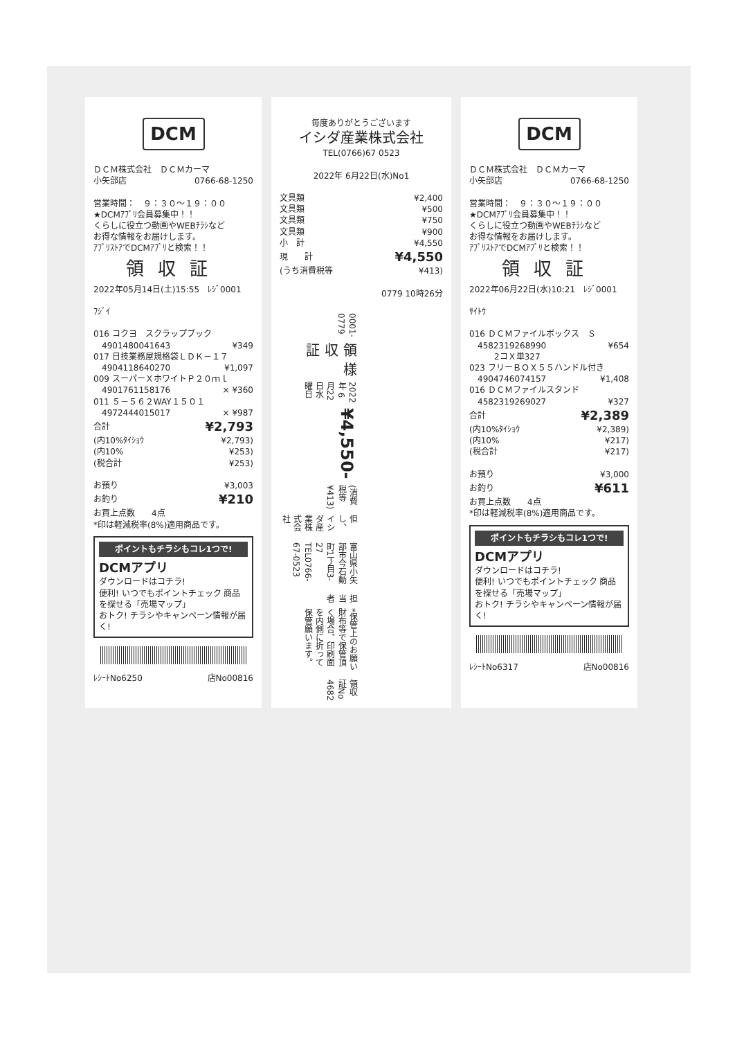DCM
ＤＣＭ株式会社　ＤＣＭカーマ
小矢部店 0766-68-1250
営業時間：　９：３０〜１９：００
★DCMｱﾌﾟﾘ会員募集中！！
くらしに役立つ動画やWEBﾁﾗｼなど
お得な情報をお届けします。
ｱﾌﾟﾘｽﾄｱでDCMｱﾌﾟﾘと検索！！
領収証
2022年05月14日(土)15:55　ﾚｼﾞ0001
ﾌｼﾞｲ
| 016 コクヨ スクラップブック | |
| 4901480041643 | ¥349 |
| 017 日技業務屋規格袋ＬＤＫ－１７ | |
| 4904118640270 | ¥1,097 |
| 009 スーパーＸホワイトＰ２０ｍｌ | |
| 4901761158176 | × ¥360 |
| 011 ５－５６２WAY１５０１ | |
| 4972444015017 | × ¥987 |
| 合計 | ¥2,793 |
| (内10%ﾀｲｼｮｳ | ¥2,793) |
| (内10% | ¥253) |
| (税合計 | ¥253) |
| お預り | ¥3,003 |
| お釣り | ¥210 |
| お買上点数 4点 | |
*印は軽減税率(8%)適用商品です。
ポイントもチラシもコレ1つで!
DCMアプリ
ダウンロードはコチラ!
便利! いつでもポイントチェック 商品を探せる「売場マップ」
おトク! チラシやキャンペーン情報が届く!
ﾚｼｰﾄNo6250 店No00816
毎度ありがとうございます
イシダ産業株式会社
TEL(0766)67 0523
2022年 6月22日(水)No1
| 文具類 | ¥2,400 |
| 文具類 | ¥500 |
| 文具類 | ¥750 |
| 文具類 | ¥900 |
| 小 計 | ¥4,550 |
| 現 計 | ¥4,550 |
| (うち消費税等 | ¥413) |
0779 10時26分
0001-0779
領収証
様
2022年 6月22日水曜日
¥4,550-
(消費税等　¥413)
但し、イシダ産業株式会社
富山県小矢部市今石動町1丁目3-27 TEL0766-67-0523
担当者
*保管上のお願い 財布等で保管頂く場合、印刷面を内側に折って保管願います。
領収証No　4682
DCM
ＤＣＭ株式会社　ＤＣＭカーマ
小矢部店 0766-68-1250
営業時間：　９：３０〜１９：００
★DCMｱﾌﾟﾘ会員募集中！！
くらしに役立つ動画やWEBﾁﾗｼなど
お得な情報をお届けします。
ｱﾌﾟﾘｽﾄｱでDCMｱﾌﾟﾘと検索！！
領収証
2022年06月22日(水)10:21　ﾚｼﾞ0001
ｻｲﾄｳ
| 016 ＤＣＭファイルボックス Ｓ | |
| 4582319268990 | ¥654 |
| 2コＸ単327 | |
| 023 フリーＢＯＸ５５ハンドル付き | |
| 4904746074157 | ¥1,408 |
| 016 ＤＣＭファイルスタンド | |
| 4582319269027 | ¥327 |
| 合計 | ¥2,389 |
| (内10%ﾀｲｼｮｳ | ¥2,389) |
| (内10% | ¥217) |
| (税合計 | ¥217) |
| お預り | ¥3,000 |
| お釣り | ¥611 |
| お買上点数 4点 | |
*印は軽減税率(8%)適用商品です。
ポイントもチラシもコレ1つで!
DCMアプリ
ダウンロードはコチラ!
便利! いつでもポイントチェック 商品を探せる「売場マップ」
おトク! チラシやキャンペーン情報が届く!
ﾚｼｰﾄNo6317 店No00816